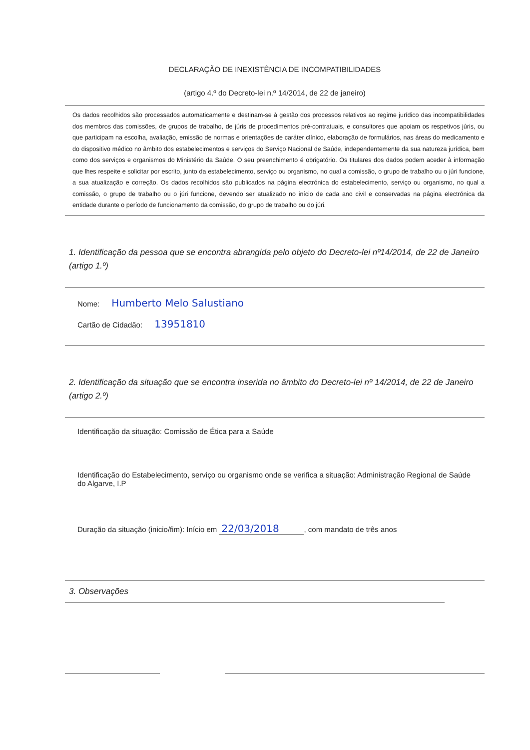DECLARAÇÃO DE INEXISTÊNCIA DE INCOMPATIBILIDADES
(artigo 4.º do Decreto-lei n.º 14/2014, de 22 de janeiro)
Os dados recolhidos são processados automaticamente e destinam-se à gestão dos processos relativos ao regime jurídico das incompatibilidades dos membros das comissões, de grupos de trabalho, de júris de procedimentos pré-contratuais, e consultores que apoiam os respetivos júris, ou que participam na escolha, avaliação, emissão de normas e orientações de caráter clínico, elaboração de formulários, nas áreas do medicamento e do dispositivo médico no âmbito dos estabelecimentos e serviços do Serviço Nacional de Saúde, independentemente da sua natureza jurídica, bem como dos serviços e organismos do Ministério da Saúde. O seu preenchimento é obrigatório. Os titulares dos dados podem aceder à informação que lhes respeite e solicitar por escrito, junto da estabelecimento, serviço ou organismo, no qual a comissão, o grupo de trabalho ou o júri funcione, a sua atualização e correção. Os dados recolhidos são publicados na página electrónica do estabelecimento, serviço ou organismo, no qual a comissão, o grupo de trabalho ou o júri funcione, devendo ser atualizado no início de cada ano civil e conservadas na página electrónica da entidade durante o período de funcionamento da comissão, do grupo de trabalho ou do júri.
1. Identificação da pessoa que se encontra abrangida pelo objeto do Decreto-lei nº14/2014, de 22 de Janeiro (artigo 1.º)
Nome: Humberto Melo Salustiano
Cartão de Cidadão: 13951810
2. Identificação da situação que se encontra inserida no âmbito do Decreto-lei nº 14/2014, de 22 de Janeiro (artigo 2.º)
Identificação da situação: Comissão de Ética para a Saúde
Identificação do Estabelecimento, serviço ou organismo onde se verifica a situação: Administração Regional de Saúde do Algarve, I.P
Duração da situação (inicio/fim): Início em 22/03/2018, com mandato de três anos
3. Observações